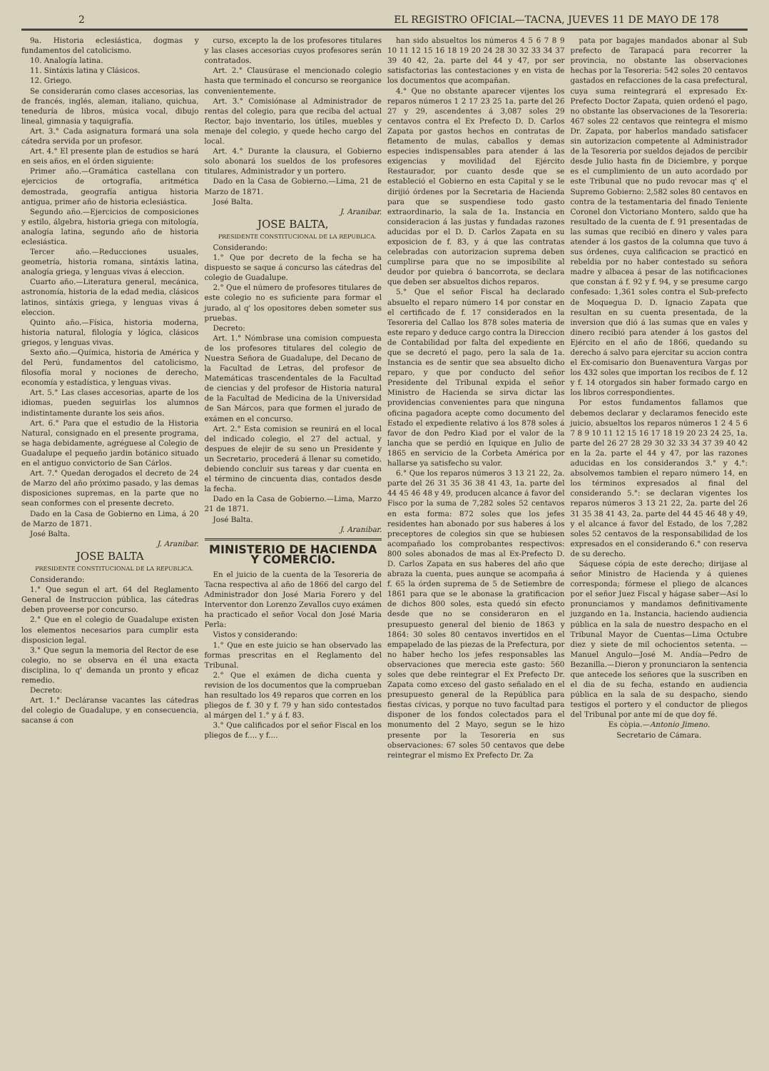2 EL REGISTRO OFICIAL—TACNA, JUEVES 11 DE MAYO DE 178
9a. Historia eclesiástica, dogmas y fundamentos del catolicismo.
10. Analogía latina.
11. Sintáxis latina y Clásicos.
12. Griego.
Se considerarán como clases accesorias, las de francés, inglés, aleman, italiano, quichua, teneduría de libros, música vocal, dibujo lineal, gimnasia y taquigrafía.
Art. 3.° Cada asignatura formará una sola cátedra servida por un profesor.
Art. 4.° El presente plan de estudios se hará en seis años, en el órden siguiente:
Primer año.—Gramática castellana con ejercicios de ortografía, aritmética demostrada, geografía antigua historia antigua, primer año de historia eclesiástica.
Segundo año.—Ejercicios de composiciones y estilo, álgebra, historia griega con mitología, analogía latina, segundo año de historia eclesiástica.
Tercer año.—Reducciones usuales, geometría, historia romana, sintáxis latina, analogía griega, y lenguas vivas á eleccion.
Cuarto año.—Literatura general, mecánica, astronomía, historia de la edad media, clásicos latinos, sintáxis griega, y lenguas vivas á eleccion.
Quinto año.—Física, historia moderna, historia natural, filología y lógica, clásicos griegos, y lenguas vivas.
Sexto año.—Química, historia de América y del Perú, fundamentos del catolicismo, filosofía moral y nociones de derecho, economía y estadística, y lenguas vivas.
Art. 5.° Las clases accesorias, aparte de los idiomas, pueden seguirlas los alumnos indistintamente durante los seis años.
Art. 6.° Para que el estudio de la Historia Natural, consignado en el presente programa, se haga debidamente, agréguese al Colegio de Guadalupe el pequeño jardin botánico situado en el antiguo convictorio de San Cárlos.
Art. 7.° Quedan derogados el decreto de 24 de Marzo del año próximo pasado, y las demas disposiciones supremas, en la parte que no sean conformes con el presente decreto.
Dado en la Casa de Gobierno en Lima, á 20 de Marzo de 1871.
José Balta.
J. Aranibar.
JOSE BALTA
PRESIDENTE CONSTITUCIONAL DE LA REPUBLICA.
Considerando:
1.° Que segun el art. 64 del Reglamento General de Instruccion pública, las cátedras deben proveerse por concurso.
2.° Que en el colegio de Guadalupe existen los elementos necesarios para cumplir esta disposicion legal.
3.° Que segun la memoria del Rector de ese colegio, no se observa en él una exacta disciplina, lo q' demanda un pronto y eficaz remedio.
Decreto:
Art. 1.° Decláranse vacantes las cátedras del colegio de Guadalupe, y en consecuencia, sacanse á con
curso, excepto la de los profesores titulares y las clases accesorias cuyos profesores serán contratados.
Art. 2.° Clausúrase el mencionado colegio hasta que terminado el concurso se reorganice convenientemente.
Art. 3.° Comisiónase al Administrador de rentas del colegio, para que reciba del actual Rector, bajo inventario, los útiles, muebles y menaje del colegio, y quede hecho cargo del local.
Art. 4.° Durante la clausura, el Gobierno solo abonará los sueldos de los profesores titulares, Administrador y un portero.
Dado en la Casa de Gobierno.—Lima, 21 de Marzo de 1871.
José Balta.
J. Aranibar.
JOSE BALTA,
PRESIDENTE CONSTITUCIONAL DE LA REPUBLICA.
Considerando:
1.° Que por decreto de la fecha se ha dispuesto se saque á concurso las cátedras del colegio de Guadalupe.
2.° Que el número de profesores titulares de este colegio no es suficiente para formar el jurado, al q' los opositores deben someter sus pruebas.
Decreto:
Art. 1.° Nómbrase una comision compuesta de los profesores titulares del colegio de Nuestra Señora de Guadalupe, del Decano de la Facultad de Letras, del profesor de Matemáticas trascendentales de la Facultad de ciencias y del profesor de Historia natural de la Facultad de Medicina de la Universidad de San Márcos, para que formen el jurado de exámen en el concurso.
Art. 2.° Esta comision se reunirá en el local del indicado colegio, el 27 del actual, y despues de elejir de su seno un Presidente y un Secretario, procederá á llenar su cometido, debiendo concluir sus tareas y dar cuenta en el término de cincuenta dias, contados desde la fecha.
Dado en la Casa de Gobierno.—Lima, Marzo 21 de 1871.
José Balta.
J. Aranibar.
MINISTERIO DE HACIENDA Y COMERCIO.
En el juicio de la cuenta de la Tesoreria de Tacna respectiva al año de 1866 del cargo del Administrador don José Maria Forero y del Interventor don Lorenzo Zevallos cuyo exámen ha practicado el señor Vocal don José Maria Perla:
Vistos y considerando:
1.° Que en este juicio se han observado las formas prescritas en el Reglamento del Tribunal.
2.° Que el exámen de dicha cuenta y revision de los documentos que la comprueban han resultado los 49 reparos que corren en los pliegos de f. 30 y f. 79 y han sido contestados al márgen del 1.° y á f. 83.
3.° Que calificados por el señor Fiscal en los pliegos de f.... y f....
han sido absueltos los números 4 5 6 7 8 9 10 11 12 15 16 18 19 20 24 28 30 32 33 34 37 39 40 42, 2a. parte del 44 y 47, por ser satisfactorias las contestaciones y en vista de los documentos que acompañan.
4.° Que no obstante aparecer vijentes los reparos números 1 2 17 23 25 1a. parte del 26 27 y 29, ascendentes á 3,087 soles 29 centavos contra el Ex Prefecto D. D. Carlos Zapata por gastos hechos en contratas de fletamento de mulas, caballos y demas especies indispensables para atender á las exigencias y movilidad del Ejército Restaurador, por cuanto desde que se estableció el Gobierno en esta Capital y se le dirijió órdenes por la Secretaria de Hacienda para que se suspendiese todo gasto extraordinario, la sala de 1a. Instancia en consideracion á las justas y fundadas razones aducidas por el D. D. Carlos Zapata en su exposicion de f. 83, y á que las contratas celebradas con autorizacion suprema deben cumplirse para que no se imposibilite al deudor por quiebra ó bancorrota, se declara que deben ser absueltos dichos reparos.
5.° Que el señor Fiscal ha declarado absuelto el reparo número 14 por constar en el certificado de f. 17 considerados en la Tesoreria del Callao los 878 soles materia de este reparo y deduce cargo contra la Direccion de Contabilidad por falta del expediente en que se decretó el pago, pero la sala de 1a. Instancia es de sentir que sea absuelto dicho reparo, y que por conducto del señor Presidente del Tribunal expida el señor Ministro de Hacienda se sirva dictar las providencias convenientes para que ninguna oficina pagadora acepte como documento del Estado el expediente relativo á los 878 soles á favor de don Pedro Kiad por el valor de la lancha que se perdió en Iquique en Julio de 1865 en servicio de la Corbeta América por hallarse ya satisfecho su valor.
6.° Que los reparos números 3 13 21 22, 2a. parte del 26 31 35 36 38 41 43, 1a. parte del 44 45 46 48 y 49, producen alcance á favor del Fisco por la suma de 7,282 soles 52 centavos en esta forma: 872 soles que los jefes residentes han abonado por sus haberes á los preceptores de colegios sin que se hubiesen acompañado los comprobantes respectivos: 800 soles abonados de mas al Ex-Prefecto D. D. Carlos Zapata en sus haberes del año que abraza la cuenta, pues aunque se acompaña á f. 65 la órden suprema de 5 de Setiembre de 1861 para que se le abonase la gratificacion de dichos 800 soles, esta quedó sin efecto desde que no se consideraron en el presupuesto general del bienio de 1863 y 1864: 30 soles 80 centavos invertidos en el empapelado de las piezas de la Prefectura, por no haber hecho los jefes responsables las observaciones que merecia este gasto: 560 soles que debe reintegrar el Ex Prefecto Dr. Zapata como exceso del gasto señalado en el presupuesto general de la República para fiestas cívicas, y porque no tuvo facultad para disponer de los fondos colectados para el monumento del 2 Mayo, segun se le hizo presente por la Tesoreria en sus observaciones: 67 soles 50 centavos que debe reintegrar el mismo Ex Prefecto Dr. Za
pata por bagajes mandados abonar al Sub prefecto de Tarapacá para recorrer la provincia, no obstante las observaciones hechas por la Tesoreria: 542 soles 20 centavos gastados en refacciones de la casa prefectural, cuya suma reintegrará el expresado Ex-Prefecto Doctor Zapata, quien ordenó el pago, no obstante las observaciones de la Tesoreria: 467 soles 22 centavos que reintegra el mismo Dr. Zapata, por haberlos mandado satisfacer sin autorizacion competente al Administrador de la Tesoreria por sueldos dejados de percibir desde Julio hasta fin de Diciembre, y porque es el cumplimiento de un auto acordado por este Tribunal que no pudo revocar mas q' el Supremo Gobierno: 2,582 soles 80 centavos en contra de la testamentaria del finado Teniente Coronel don Victoriano Montero, saldo que ha resultado de la cuenta de f. 91 presentadas de las sumas que recibió en dinero y vales para atender á los gastos de la columna que tuvo á sus órdenes, cuya calificacion se practicó en rebeldia por no haber contestado su señora madre y albacea á pesar de las notificaciones que constan á f. 92 y f. 94, y se presume cargo confesado: 1,361 soles contra el Sub-prefecto de Moquegua D. D. Ignacio Zapata que resultan en su cuenta presentada, de la inversion que dió á las sumas que en vales y dinero recibió para atender á los gastos del Ejército en el año de 1866, quedando su derecho á salvo para ejercitar su accion contra el Ex-comisario don Buenaventura Vargas por los 432 soles que importan los recibos de f. 12 y f. 14 otorgados sin haber formado cargo en los libros correspondientes.
Por estos fundamentos fallamos que debemos declarar y declaramos fenecido este juicio, absueltos los reparos números 1 2 4 5 6 7 8 9 10 11 12 15 16 17 18 19 20 23 24 25, 1a. parte del 26 27 28 29 30 32 33 34 37 39 40 42 en la 2a. parte el 44 y 47, por las razones aducidas en los considerandos 3.° y 4.°: absolvemos tambien el reparo número 14, en los términos expresados al final del considerando 5.°: se declaran vigentes los reparos números 3 13 21 22, 2a. parte del 26 31 35 38 41 43, 2a. parte del 44 45 46 48 y 49, y el alcance á favor del Estado, de los 7,282 soles 52 centavos de la responsabilidad de los expresados en el considerando 6.° con reserva de su derecho.
Sáquese cópia de este derecho; dirijase al señor Ministro de Hacienda y á quienes corresponda; fórmese el pliego de alcances por el señor Juez Fiscal y hágase saber—Así lo pronunciamos y mandamos definitivamente juzgando en 1a. Instancia, haciendo audiencia pública en la sala de nuestro despacho en el Tribunal Mayor de Cuentas—Lima Octubre diez y siete de mil ochocientos setenta. —Manuel Angulo—José M. Andía—Pedro de Bezanilla.—Dieron y pronunciaron la sentencia que antecede los señores que la suscriben en el dia de su fecha, estando en audiencia pública en la sala de su despacho, siendo testigos el portero y el conductor de pliegos del Tribunal por ante mí de que doy fé.
Es còpia.—Antonio Jimeno.
Secretario de Cámara.